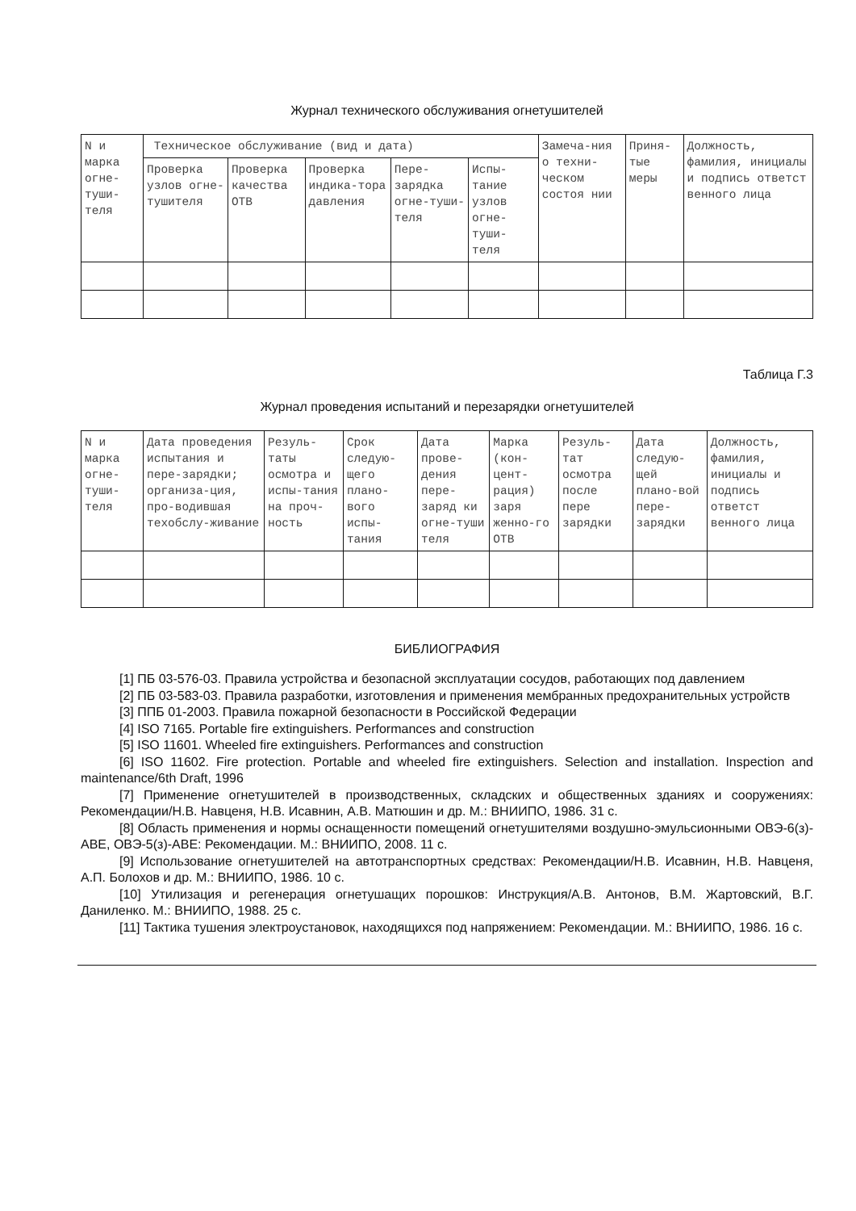Журнал технического обслуживания огнетушителей
| N и марка огне-туши-теля | Техническое обслуживание (вид и дата) | | | | | Замеча-ния о техни-ческом состоя нии | Приня-тые меры | Должность, фамилия, инициалы и подпись ответст венного лица |
| --- | --- | --- | --- | --- | --- | --- | --- | --- |
| | Проверка узлов огне-тушителя | Проверка качества ОТВ | Проверка индика-тора давления | Пере-зарядка огне-туши-теля | Испы-тание узлов огне-туши-теля | | | |
Таблица Г.3
Журнал проведения испытаний и перезарядки огнетушителей
| N и марка огне-туши-теля | Дата проведения испытания и пере-зарядки; организа-ция, про-водившая техобслу-живание | Резуль-таты осмотра и испы-тания на проч-ность | Срок следую-щего плано-вого испы-тания | Дата прове-дения пере-заряд ки огне-туши теля | Марка (кон-цент-рация) заря женно-го ОТВ | Резуль-тат осмотра после пере зарядки | Дата следую-щей плано-вой пере-зарядки | Должность, фамилия, инициалы и подпись ответст венного лица |
| --- | --- | --- | --- | --- | --- | --- | --- | --- |
БИБЛИОГРАФИЯ
[1] ПБ 03-576-03. Правила устройства и безопасной эксплуатации сосудов, работающих под давлением
[2] ПБ 03-583-03. Правила разработки, изготовления и применения мембранных предохранительных устройств
[3] ППБ 01-2003. Правила пожарной безопасности в Российской Федерации
[4] ISO 7165. Portable fire extinguishers. Performances and construction
[5] ISO 11601. Wheeled fire extinguishers. Performances and construction
[6] ISO 11602. Fire protection. Portable and wheeled fire extinguishers. Selection and installation. Inspection and maintenance/6th Draft, 1996
[7] Применение огнетушителей в производственных, складских и общественных зданиях и сооружениях: Рекомендации/Н.В. Навценя, Н.В. Исавнин, А.В. Матюшин и др. М.: ВНИИПО, 1986. 31 с.
[8] Область применения и нормы оснащенности помещений огнетушителями воздушно-эмульсионными ОВЭ-6(з)-АВЕ, ОВЭ-5(з)-АВЕ: Рекомендации. М.: ВНИИПО, 2008. 11 с.
[9] Использование огнетушителей на автотранспортных средствах: Рекомендации/Н.В. Исавнин, Н.В. Навценя, А.П. Болохов и др. М.: ВНИИПО, 1986. 10 с.
[10] Утилизация и регенерация огнетушащих порошков: Инструкция/А.В. Антонов, В.М. Жартовский, В.Г. Даниленко. М.: ВНИИПО, 1988. 25 с.
[11] Тактика тушения электроустановок, находящихся под напряжением: Рекомендации. М.: ВНИИПО, 1986. 16 с.